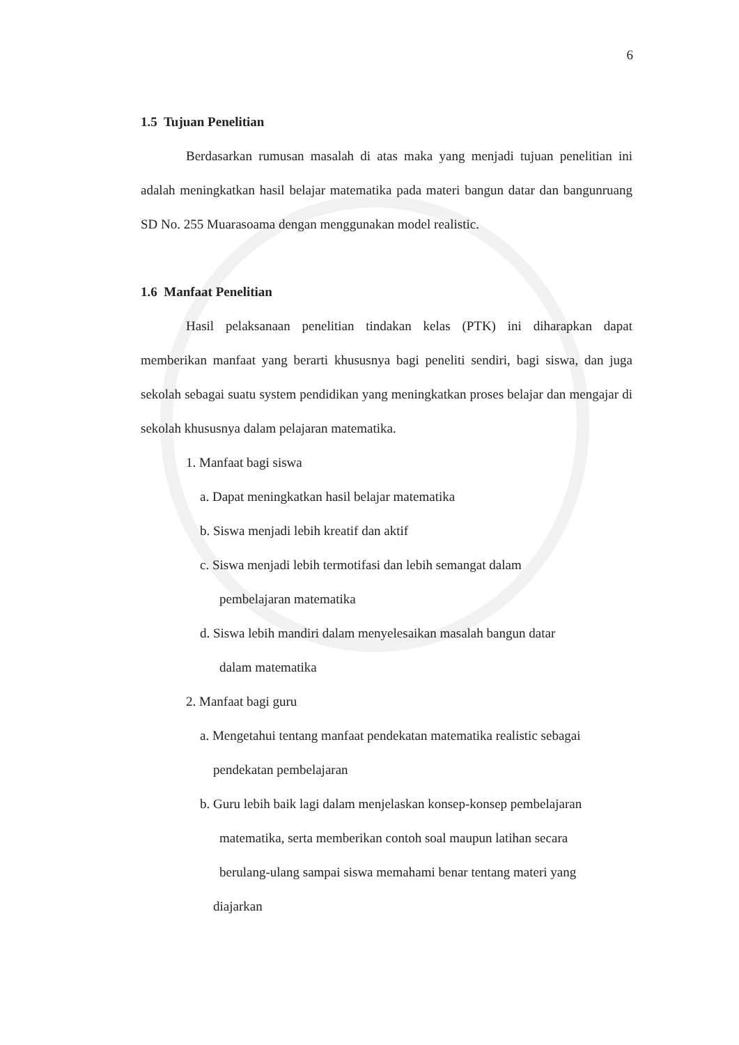6
1.5 Tujuan Penelitian
Berdasarkan rumusan masalah di atas maka yang menjadi tujuan penelitian ini adalah meningkatkan hasil belajar matematika pada materi bangun datar dan bangunruang SD No. 255 Muarasoama dengan menggunakan model realistic.
1.6 Manfaat Penelitian
Hasil pelaksanaan penelitian tindakan kelas (PTK) ini diharapkan dapat memberikan manfaat yang berarti khususnya bagi peneliti sendiri, bagi siswa, dan juga sekolah sebagai suatu system pendidikan yang meningkatkan proses belajar dan mengajar di sekolah khususnya dalam pelajaran matematika.
1. Manfaat bagi siswa
a. Dapat meningkatkan hasil belajar matematika
b. Siswa menjadi lebih kreatif dan aktif
c. Siswa menjadi lebih termotifasi dan lebih semangat dalam
pembelajaran matematika
d. Siswa lebih mandiri dalam menyelesaikan masalah bangun datar
dalam matematika
2. Manfaat bagi guru
a. Mengetahui tentang manfaat pendekatan matematika realistic sebagai
pendekatan pembelajaran
b. Guru lebih baik lagi dalam menjelaskan konsep-konsep pembelajaran
matematika, serta memberikan contoh soal maupun latihan secara
berulang-ulang sampai siswa memahami benar tentang materi yang
diajarkan